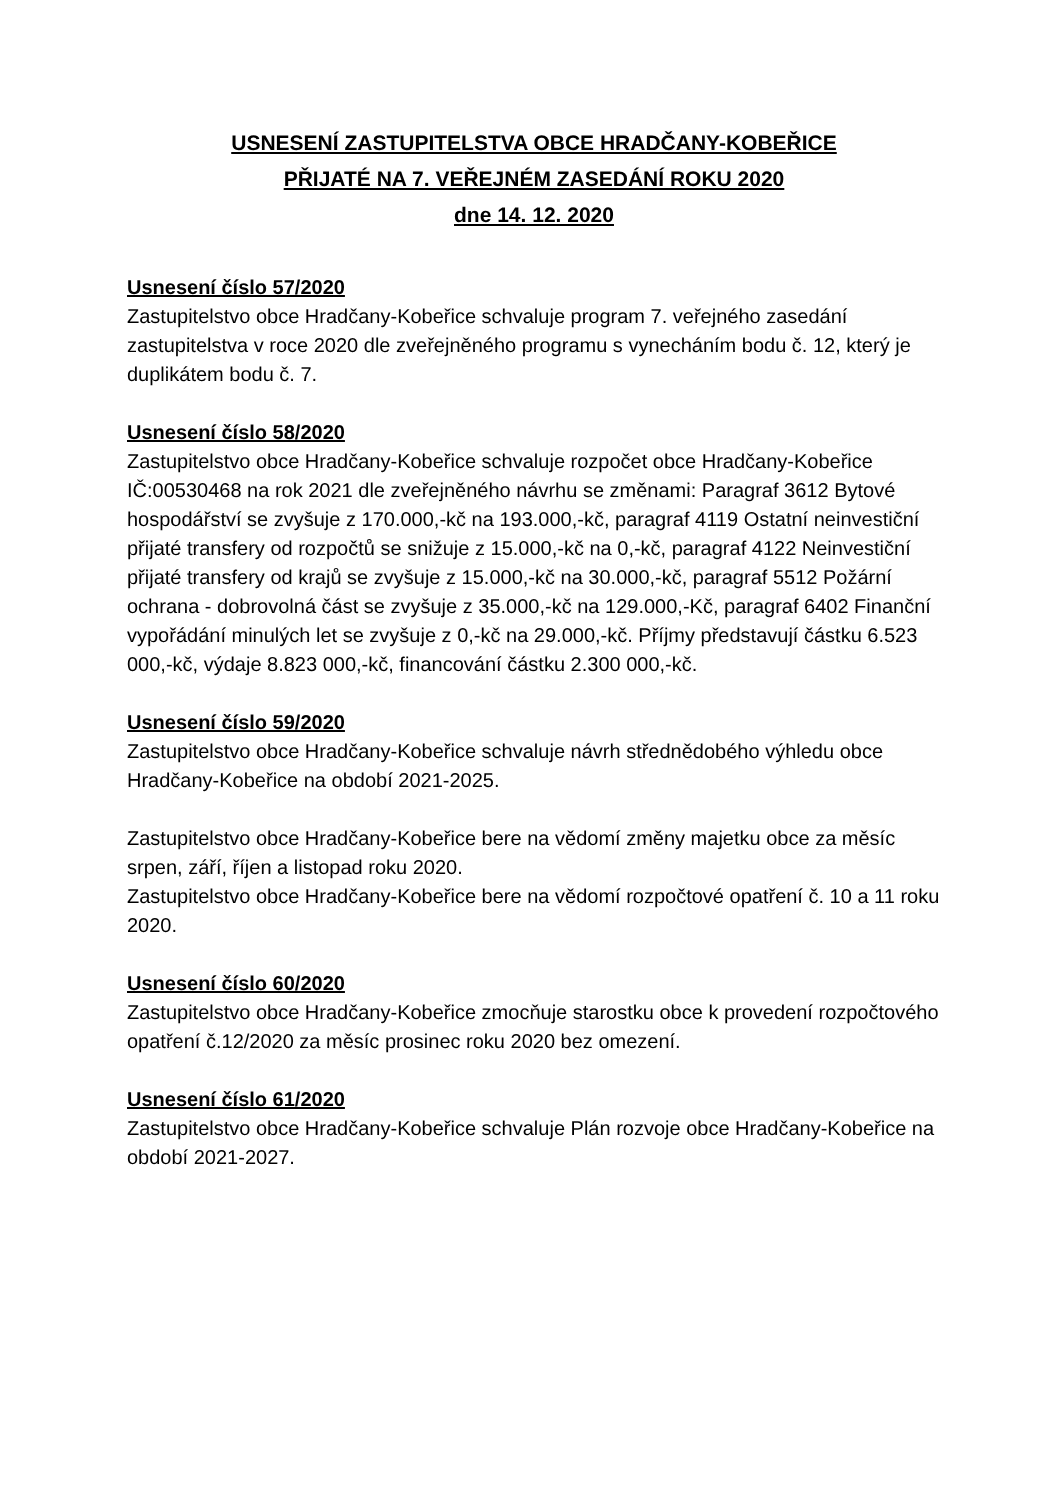USNESENÍ ZASTUPITELSTVA OBCE HRADČANY-KOBEŘICE
PŘIJATÉ NA 7. VEŘEJNÉM ZASEDÁNÍ ROKU 2020
dne 14. 12. 2020
Usnesení číslo 57/2020
Zastupitelstvo obce Hradčany-Kobeřice schvaluje program 7. veřejného zasedání zastupitelstva v roce 2020 dle zveřejněného programu s vynecháním bodu č. 12, který je duplikátem bodu č. 7.
Usnesení číslo 58/2020
Zastupitelstvo obce Hradčany-Kobeřice schvaluje rozpočet obce Hradčany-Kobeřice IČ:00530468 na rok 2021 dle zveřejněného návrhu se změnami: Paragraf 3612 Bytové hospodářství se zvyšuje z 170.000,-kč na 193.000,-kč, paragraf 4119 Ostatní neinvestiční přijaté transfery od rozpočtů se snižuje z 15.000,-kč na 0,-kč, paragraf 4122 Neinvestiční přijaté transfery od krajů se zvyšuje z 15.000,-kč na 30.000,-kč, paragraf 5512 Požární ochrana - dobrovolná část se zvyšuje z 35.000,-kč na 129.000,-Kč, paragraf 6402 Finanční vypořádání minulých let se zvyšuje z 0,-kč na 29.000,-kč. Příjmy představují částku 6.523 000,-kč, výdaje 8.823 000,-kč, financování částku 2.300 000,-kč.
Usnesení číslo 59/2020
Zastupitelstvo obce Hradčany-Kobeřice schvaluje návrh střednědobého výhledu obce Hradčany-Kobeřice na období 2021-2025.
Zastupitelstvo obce Hradčany-Kobeřice bere na vědomí změny majetku obce za měsíc srpen, září, říjen a listopad roku 2020.
Zastupitelstvo obce Hradčany-Kobeřice bere na vědomí rozpočtové opatření č. 10 a 11 roku 2020.
Usnesení číslo 60/2020
Zastupitelstvo obce Hradčany-Kobeřice zmocňuje starostku obce k provedení rozpočtového opatření č.12/2020 za měsíc prosinec roku 2020 bez omezení.
Usnesení číslo 61/2020
Zastupitelstvo obce Hradčany-Kobeřice schvaluje Plán rozvoje obce Hradčany-Kobeřice na období 2021-2027.